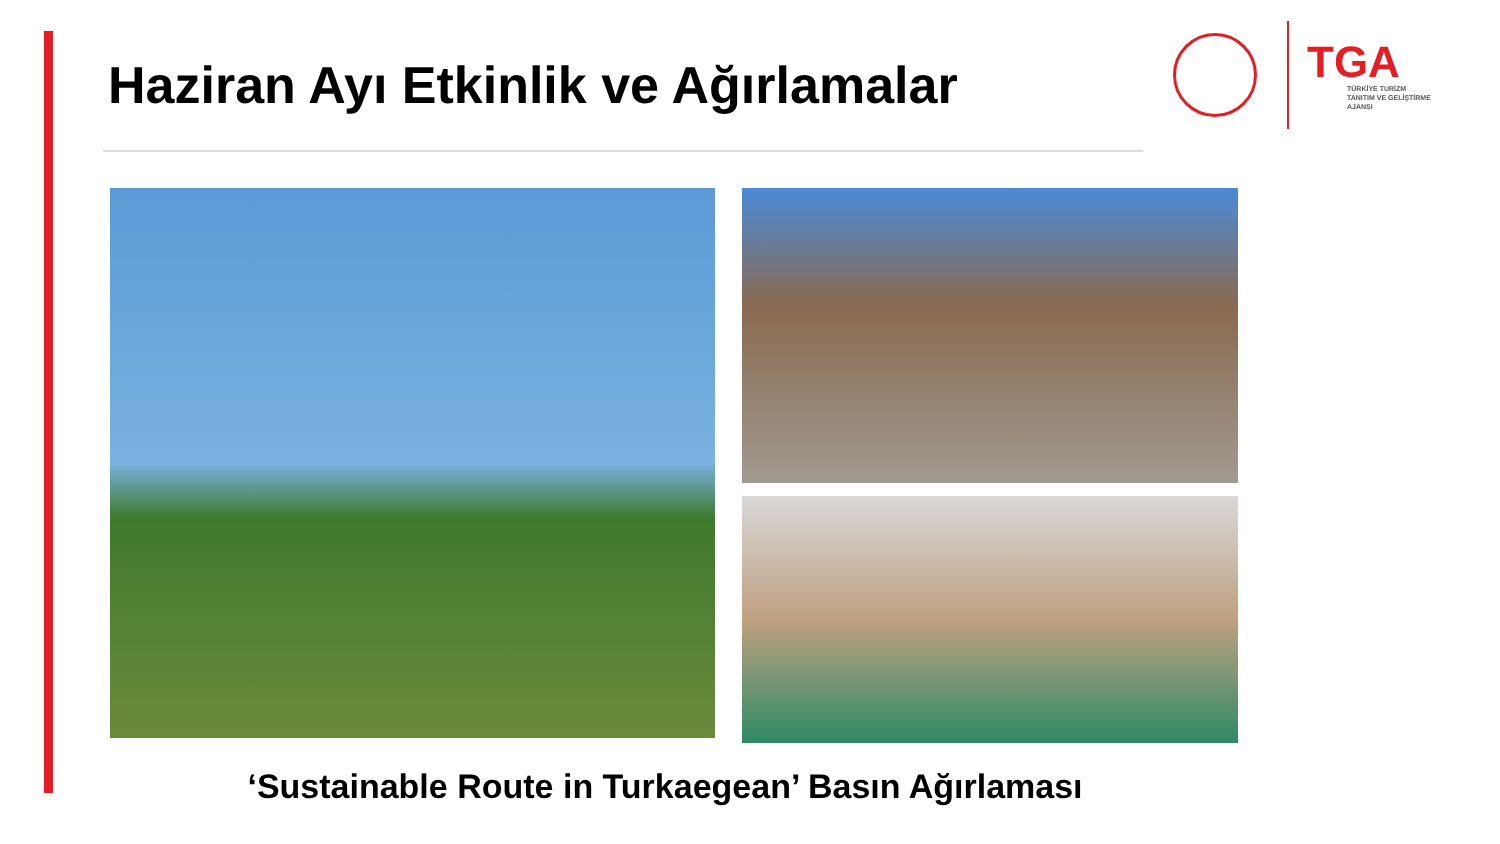Haziran Ayı Etkinlik ve Ağırlamalar
TGA
TÜRKİYE TURİZM
TANITIM VE GELİŞTİRME
AJANSI
‘Sustainable Route in Turkaegean’ Basın Ağırlaması